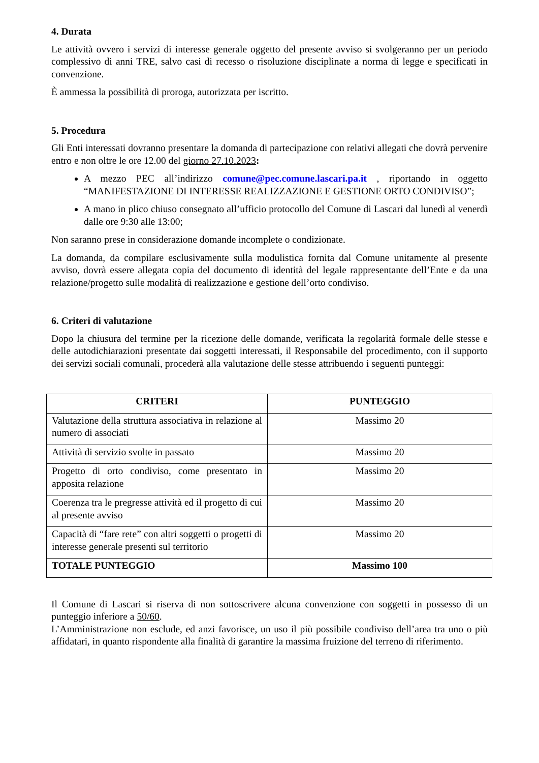4. Durata
Le attività ovvero i servizi di interesse generale oggetto del presente avviso si svolgeranno per un periodo complessivo di anni TRE, salvo casi di recesso o risoluzione disciplinate a norma di legge e specificati in convenzione.
È ammessa la possibilità di proroga, autorizzata per iscritto.
5. Procedura
Gli Enti interessati dovranno presentare la domanda di partecipazione con relativi allegati che dovrà pervenire entro e non oltre le ore 12.00 del giorno 27.10.2023:
A mezzo PEC all’indirizzo comune@pec.comune.lascari.pa.it , riportando in oggetto “MANIFESTAZIONE DI INTERESSE REALIZZAZIONE E GESTIONE ORTO CONDIVISO”;
A mano in plico chiuso consegnato all’ufficio protocollo del Comune di Lascari dal lunedì al venerdì dalle ore 9:30 alle 13:00;
Non saranno prese in considerazione domande incomplete o condizionate.
La domanda, da compilare esclusivamente sulla modulistica fornita dal Comune unitamente al presente avviso, dovrà essere allegata copia del documento di identità del legale rappresentante dell’Ente e da una relazione/progetto sulle modalità di realizzazione e gestione dell’orto condiviso.
6. Criteri di valutazione
Dopo la chiusura del termine per la ricezione delle domande, verificata la regolarità formale delle stesse e delle autodichiarazioni presentate dai soggetti interessati, il Responsabile del procedimento, con il supporto dei servizi sociali comunali, procederà alla valutazione delle stesse attribuendo i seguenti punteggi:
| CRITERI | PUNTEGGIO |
| --- | --- |
| Valutazione della struttura associativa in relazione al numero di associati | Massimo 20 |
| Attività di servizio svolte in passato | Massimo 20 |
| Progetto di orto condiviso, come presentato in apposita relazione | Massimo 20 |
| Coerenza tra le pregresse attività ed il progetto di cui al presente avviso | Massimo 20 |
| Capacità di “fare rete” con altri soggetti o progetti di interesse generale presenti sul territorio | Massimo 20 |
| TOTALE PUNTEGGIO | Massimo 100 |
Il Comune di Lascari si riserva di non sottoscrivere alcuna convenzione con soggetti in possesso di un punteggio inferiore a 50/60.
L’Amministrazione non esclude, ed anzi favorisce, un uso il più possibile condiviso dell’area tra uno o più affidatari, in quanto rispondente alla finalità di garantire la massima fruizione del terreno di riferimento.